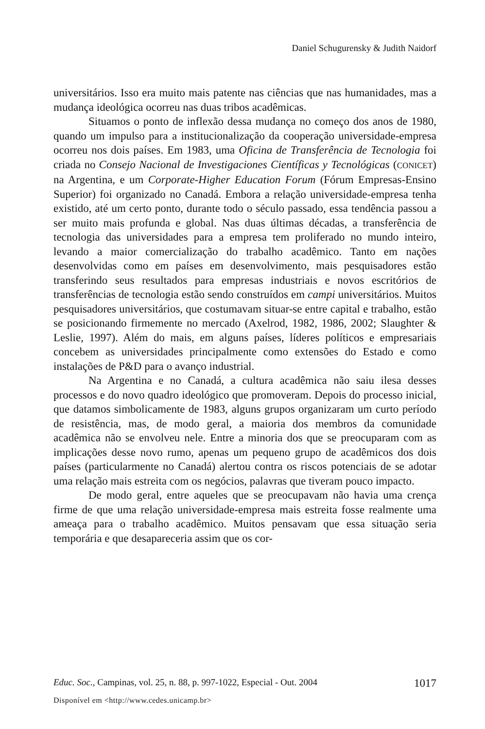Daniel Schugurensky & Judith Naidorf
universitários. Isso era muito mais patente nas ciências que nas humanidades, mas a mudança ideológica ocorreu nas duas tribos acadêmicas.
Situamos o ponto de inflexão dessa mudança no começo dos anos de 1980, quando um impulso para a institucionalização da cooperação universidade-empresa ocorreu nos dois países. Em 1983, uma Oficina de Transferência de Tecnologia foi criada no Consejo Nacional de Investigaciones Científicas y Tecnológicas (CONICET) na Argentina, e um Corporate-Higher Education Forum (Fórum Empresas-Ensino Superior) foi organizado no Canadá. Embora a relação universidade-empresa tenha existido, até um certo ponto, durante todo o século passado, essa tendência passou a ser muito mais profunda e global. Nas duas últimas décadas, a transferência de tecnologia das universidades para a empresa tem proliferado no mundo inteiro, levando a maior comercialização do trabalho acadêmico. Tanto em nações desenvolvidas como em países em desenvolvimento, mais pesquisadores estão transferindo seus resultados para empresas industriais e novos escritórios de transferências de tecnologia estão sendo construídos em campi universitários. Muitos pesquisadores universitários, que costumavam situar-se entre capital e trabalho, estão se posicionando firmemente no mercado (Axelrod, 1982, 1986, 2002; Slaughter & Leslie, 1997). Além do mais, em alguns países, líderes políticos e empresariais concebem as universidades principalmente como extensões do Estado e como instalações de P&D para o avanço industrial.
Na Argentina e no Canadá, a cultura acadêmica não saiu ilesa desses processos e do novo quadro ideológico que promoveram. Depois do processo inicial, que datamos simbolicamente de 1983, alguns grupos organizaram um curto período de resistência, mas, de modo geral, a maioria dos membros da comunidade acadêmica não se envolveu nele. Entre a minoria dos que se preocuparam com as implicações desse novo rumo, apenas um pequeno grupo de acadêmicos dos dois países (particularmente no Canadá) alertou contra os riscos potenciais de se adotar uma relação mais estreita com os negócios, palavras que tiveram pouco impacto.
De modo geral, entre aqueles que se preocupavam não havia uma crença firme de que uma relação universidade-empresa mais estreita fosse realmente uma ameaça para o trabalho acadêmico. Muitos pensavam que essa situação seria temporária e que desapareceria assim que os cor-
Educ. Soc., Campinas, vol. 25, n. 88, p. 997-1022, Especial - Out. 2004 1017
Disponível em <http://www.cedes.unicamp.br>